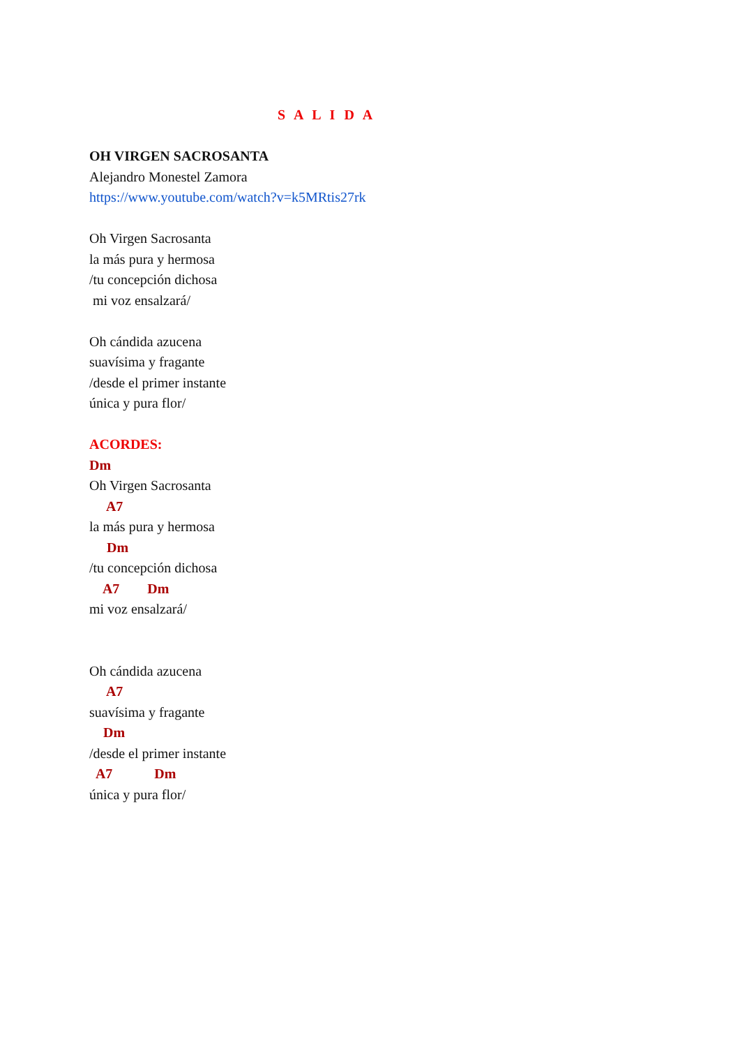S A L I D A
OH VIRGEN SACROSANTA
Alejandro Monestel Zamora
https://www.youtube.com/watch?v=k5MRtis27rk
Oh Virgen Sacrosanta
la más pura y hermosa
/tu concepción dichosa
mi voz ensalzará/
Oh cándida azucena
suavísima y fragante
/desde el primer instante
única y pura flor/
ACORDES:
Dm
Oh Virgen Sacrosanta
A7
la más pura y hermosa
Dm
/tu concepción dichosa
A7 Dm
mi voz ensalzará/
Oh cándida azucena
A7
suavísima y fragante
Dm
/desde el primer instante
A7 Dm
única y pura flor/